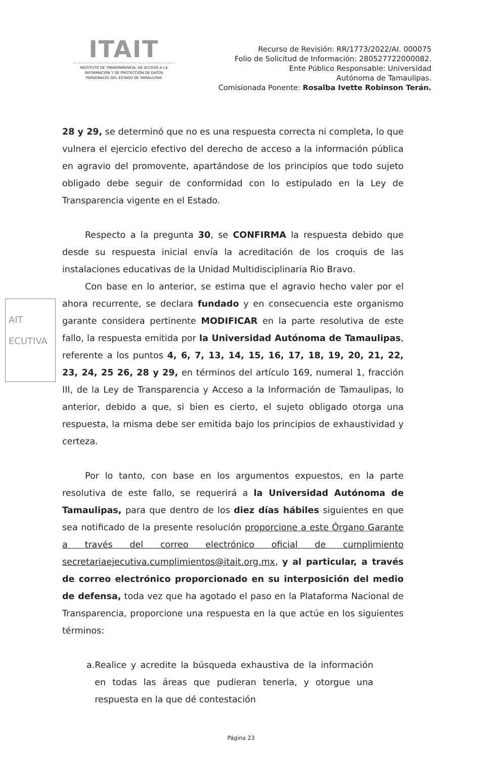ITAIT
INSTITUTO DE TRANSPARENCIA, DE ACCESO A LA INFORMACIÓN Y DE PROTECCIÓN DE DATOS PERSONALES DEL ESTADO DE TAMAULIPAS
Recurso de Revisión: RR/1773/2022/AI. 000075
Folio de Solicitud de Información: 280527722000082.
Ente Público Responsable: Universidad
Autónoma de Tamaulipas.
Comisionada Ponente: Rosalba Ivette Robinson Terán.
AIT
ECUTIVA
28 y 29, se determinó que no es una respuesta correcta ni completa, lo que vulnera el ejercicio efectivo del derecho de acceso a la información pública en agravio del promovente, apartándose de los principios que todo sujeto obligado debe seguir de conformidad con lo estipulado en la Ley de Transparencia vigente en el Estado.
Respecto a la pregunta 30, se CONFIRMA la respuesta debido que desde su respuesta inicial envía la acreditación de los croquis de las instalaciones educativas de la Unidad Multidisciplinaria Rio Bravo.
Con base en lo anterior, se estima que el agravio hecho valer por el ahora recurrente, se declara fundado y en consecuencia este organismo garante considera pertinente MODIFICAR en la parte resolutiva de este fallo, la respuesta emitida por la Universidad Autónoma de Tamaulipas, referente a los puntos 4, 6, 7, 13, 14, 15, 16, 17, 18, 19, 20, 21, 22, 23, 24, 25 26, 28 y 29, en términos del artículo 169, numeral 1, fracción III, de la Ley de Transparencia y Acceso a la Información de Tamaulipas, lo anterior, debido a que, si bien es cierto, el sujeto obligado otorga una respuesta, la misma debe ser emitida bajo los principios de exhaustividad y certeza.
Por lo tanto, con base en los argumentos expuestos, en la parte resolutiva de este fallo, se requerirá a la Universidad Autónoma de Tamaulipas, para que dentro de los diez días hábiles siguientes en que sea notificado de la presente resolución proporcione a este Órgano Garante a través del correo electrónico oficial de cumplimiento secretariaejecutiva.cumplimientos@itait.org.mx, y al particular, a través de correo electrónico proporcionado en su interposición del medio de defensa, toda vez que ha agotado el paso en la Plataforma Nacional de Transparencia, proporcione una respuesta en la que actúe en los siguientes términos:
a. Realice y acredite la búsqueda exhaustiva de la información en todas las áreas que pudieran tenerla, y otorgue una respuesta en la que dé contestación
Página 23